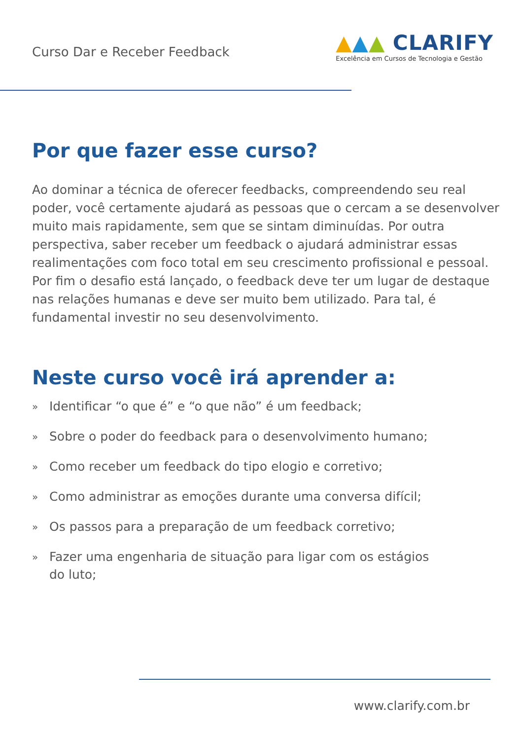Curso Dar e Receber Feedback
▲▲▲ CLARIFY
Excelência em Cursos de Tecnologia e Gestão
Por que fazer esse curso?
Ao dominar a técnica de oferecer feedbacks, compreendendo seu real poder, você certamente ajudará as pessoas que o cercam a se desenvolver muito mais rapidamente, sem que se sintam diminuídas. Por outra perspectiva, saber receber um feedback o ajudará administrar essas realimentações com foco total em seu crescimento profissional e pessoal. Por fim o desafio está lançado, o feedback deve ter um lugar de destaque nas relações humanas e deve ser muito bem utilizado. Para tal, é fundamental investir no seu desenvolvimento.
Neste curso você irá aprender a:
» Identificar “o que é” e “o que não” é um feedback;
» Sobre o poder do feedback para o desenvolvimento humano;
» Como receber um feedback do tipo elogio e corretivo;
» Como administrar as emoções durante uma conversa difícil;
» Os passos para a preparação de um feedback corretivo;
» Fazer uma engenharia de situação para ligar com os estágios
do luto;
www.clarify.com.br